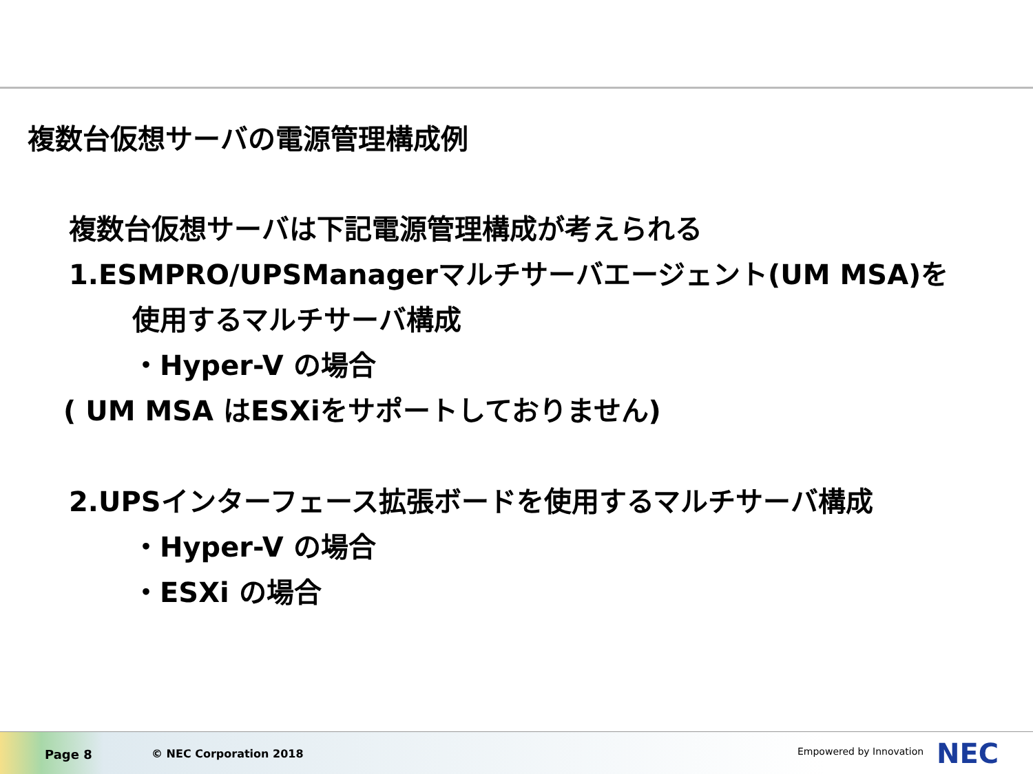複数台仮想サーバの電源管理構成例
複数台仮想サーバは下記電源管理構成が考えられる
1.ESMPRO/UPSManagerマルチサーバエージェント(UM MSA)を
使用するマルチサーバ構成
・Hyper-V の場合
( UM MSA はESXiをサポートしておりません)
2.UPSインターフェース拡張ボードを使用するマルチサーバ構成
・Hyper-V の場合
・ESXi の場合
Page 8 © NEC Corporation 2018 Empowered by Innovation NEC